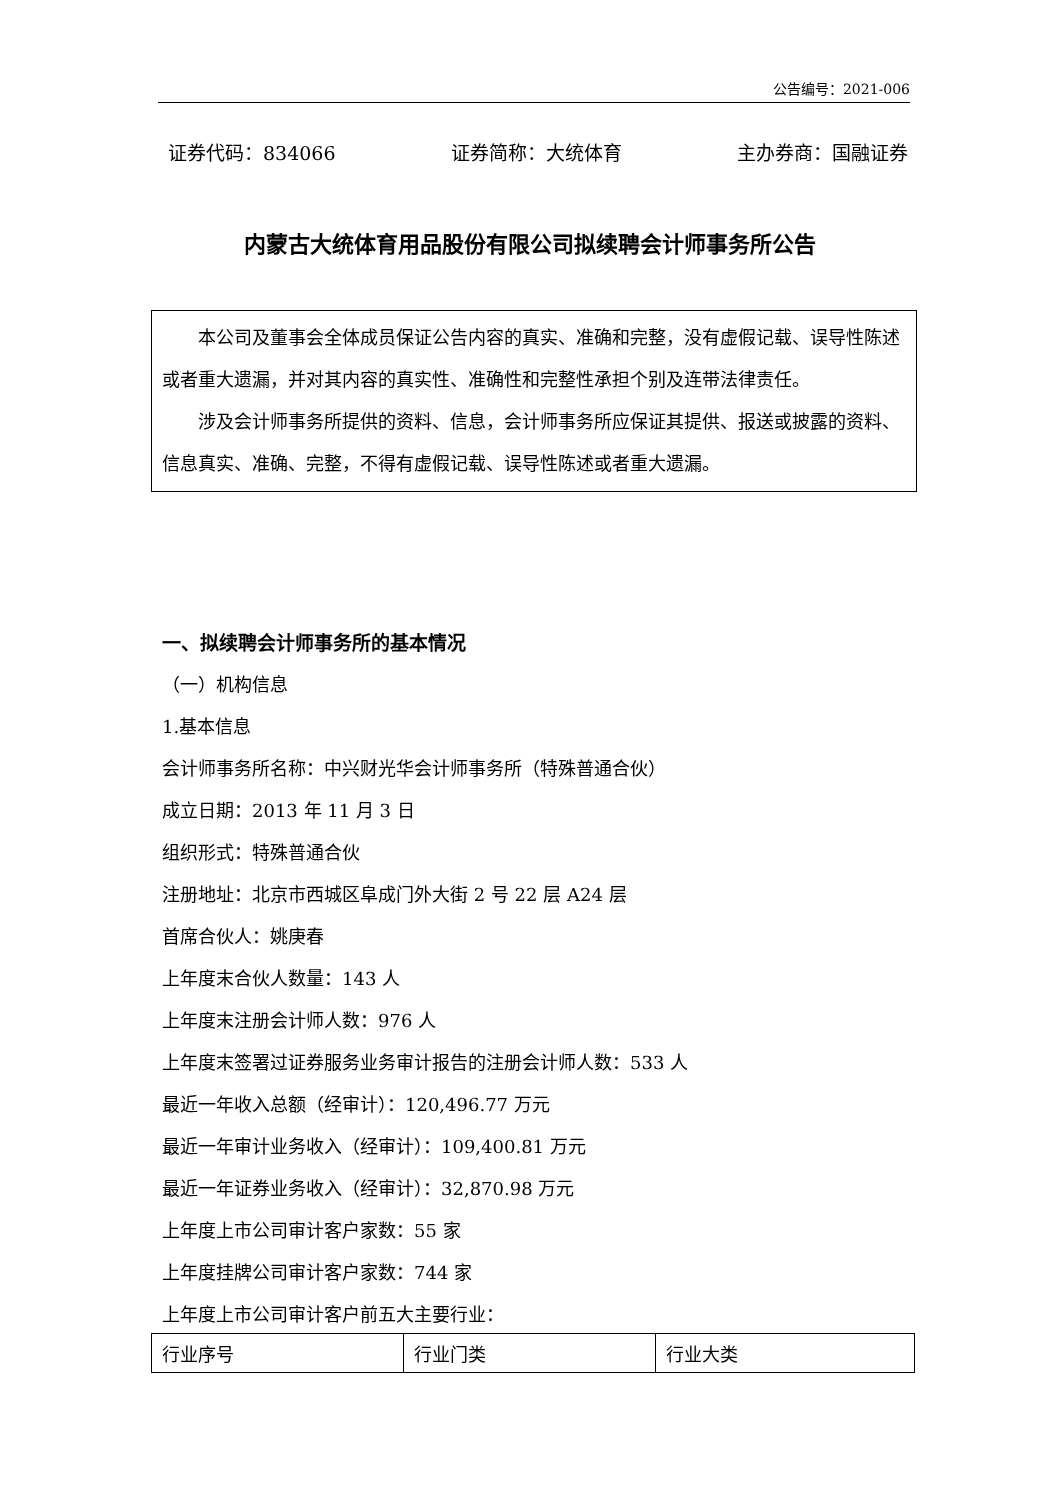公告编号：2021-006
证券代码：834066 证券简称：大统体育 主办券商：国融证券
内蒙古大统体育用品股份有限公司拟续聘会计师事务所公告
本公司及董事会全体成员保证公告内容的真实、准确和完整，没有虚假记载、误导性陈述或者重大遗漏，并对其内容的真实性、准确性和完整性承担个别及连带法律责任。
涉及会计师事务所提供的资料、信息，会计师事务所应保证其提供、报送或披露的资料、信息真实、准确、完整，不得有虚假记载、误导性陈述或者重大遗漏。
一、拟续聘会计师事务所的基本情况
（一）机构信息
1.基本信息
会计师事务所名称：中兴财光华会计师事务所（特殊普通合伙）
成立日期：2013 年 11 月 3 日
组织形式：特殊普通合伙
注册地址：北京市西城区阜成门外大街 2 号 22 层 A24 层
首席合伙人：姚庚春
上年度末合伙人数量：143 人
上年度末注册会计师人数：976 人
上年度末签署过证券服务业务审计报告的注册会计师人数：533 人
最近一年收入总额（经审计）：120,496.77 万元
最近一年审计业务收入（经审计）：109,400.81 万元
最近一年证券业务收入（经审计）：32,870.98 万元
上年度上市公司审计客户家数：55 家
上年度挂牌公司审计客户家数：744 家
上年度上市公司审计客户前五大主要行业：
| 行业序号 | 行业门类 | 行业大类 |
| --- | --- | --- |